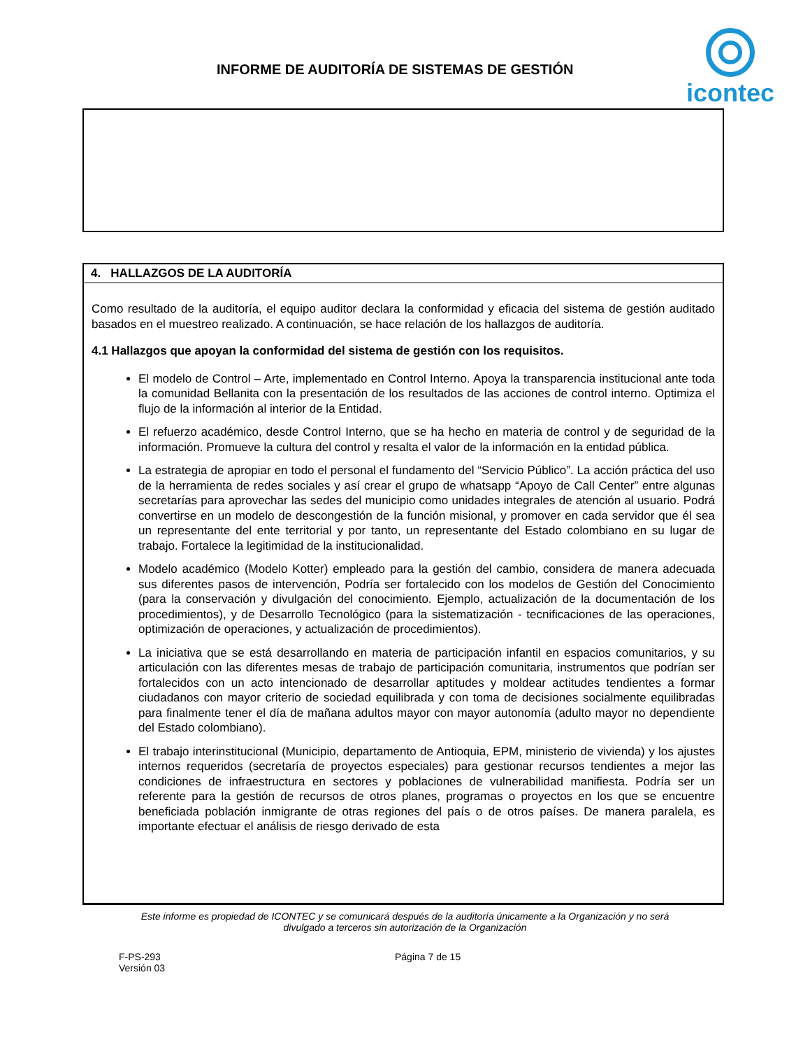INFORME DE AUDITORÍA DE SISTEMAS DE GESTIÓN
icontec
4. HALLAZGOS DE LA AUDITORÍA
Como resultado de la auditoría, el equipo auditor declara la conformidad y eficacia del sistema de gestión auditado basados en el muestreo realizado. A continuación, se hace relación de los hallazgos de auditoría.
4.1 Hallazgos que apoyan la conformidad del sistema de gestión con los requisitos.
El modelo de Control – Arte, implementado en Control Interno. Apoya la transparencia institucional ante toda la comunidad Bellanita con la presentación de los resultados de las acciones de control interno. Optimiza el flujo de la información al interior de la Entidad.
El refuerzo académico, desde Control Interno, que se ha hecho en materia de control y de seguridad de la información. Promueve la cultura del control y resalta el valor de la información en la entidad pública.
La estrategia de apropiar en todo el personal el fundamento del “Servicio Público”. La acción práctica del uso de la herramienta de redes sociales y así crear el grupo de whatsapp “Apoyo de Call Center” entre algunas secretarías para aprovechar las sedes del municipio como unidades integrales de atención al usuario. Podrá convertirse en un modelo de descongestión de la función misional, y promover en cada servidor que él sea un representante del ente territorial y por tanto, un representante del Estado colombiano en su lugar de trabajo. Fortalece la legitimidad de la institucionalidad.
Modelo académico (Modelo Kotter) empleado para la gestión del cambio, considera de manera adecuada sus diferentes pasos de intervención, Podría ser fortalecido con los modelos de Gestión del Conocimiento (para la conservación y divulgación del conocimiento. Ejemplo, actualización de la documentación de los procedimientos), y de Desarrollo Tecnológico (para la sistematización - tecnificaciones de las operaciones, optimización de operaciones, y actualización de procedimientos).
La iniciativa que se está desarrollando en materia de participación infantil en espacios comunitarios, y su articulación con las diferentes mesas de trabajo de participación comunitaria, instrumentos que podrían ser fortalecidos con un acto intencionado de desarrollar aptitudes y moldear actitudes tendientes a formar ciudadanos con mayor criterio de sociedad equilibrada y con toma de decisiones socialmente equilibradas para finalmente tener el día de mañana adultos mayor con mayor autonomía (adulto mayor no dependiente del Estado colombiano).
El trabajo interinstitucional (Municipio, departamento de Antioquia, EPM, ministerio de vivienda) y los ajustes internos requeridos (secretaría de proyectos especiales) para gestionar recursos tendientes a mejor las condiciones de infraestructura en sectores y poblaciones de vulnerabilidad manifiesta. Podría ser un referente para la gestión de recursos de otros planes, programas o proyectos en los que se encuentre beneficiada población inmigrante de otras regiones del país o de otros países. De manera paralela, es importante efectuar el análisis de riesgo derivado de esta
Este informe es propiedad de ICONTEC y se comunicará después de la auditoría únicamente a la Organización y no será
divulgado a terceros sin autorización de la Organización
F-PS-293
Versión 03
Página 7 de 15